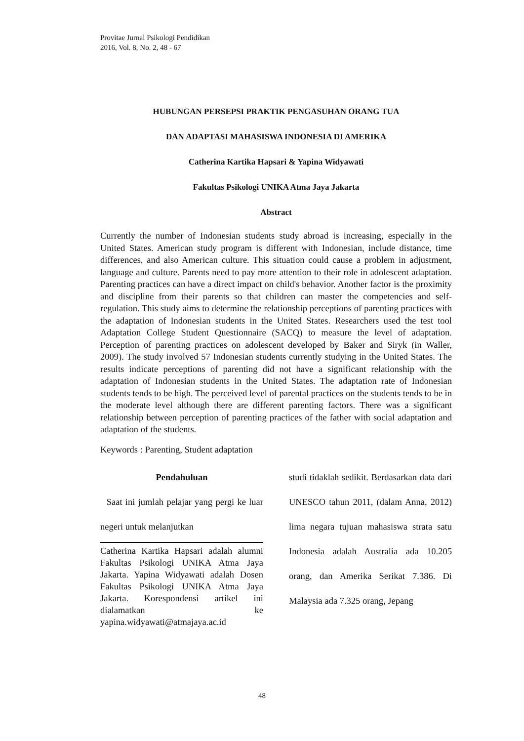Provitae Jurnal Psikologi Pendidikan
2016, Vol. 8, No. 2, 48 - 67
HUBUNGAN PERSEPSI PRAKTIK PENGASUHAN ORANG TUA
DAN ADAPTASI MAHASISWA INDONESIA DI AMERIKA
Catherina Kartika Hapsari & Yapina Widyawati
Fakultas Psikologi UNIKA Atma Jaya Jakarta
Abstract
Currently the number of Indonesian students study abroad is increasing, especially in the United States. American study program is different with Indonesian, include distance, time differences, and also American culture. This situation could cause a problem in adjustment, language and culture. Parents need to pay more attention to their role in adolescent adaptation. Parenting practices can have a direct impact on child's behavior. Another factor is the proximity and discipline from their parents so that children can master the competencies and self-regulation. This study aims to determine the relationship perceptions of parenting practices with the adaptation of Indonesian students in the United States. Researchers used the test tool Adaptation College Student Questionnaire (SACQ) to measure the level of adaptation. Perception of parenting practices on adolescent developed by Baker and Siryk (in Waller, 2009). The study involved 57 Indonesian students currently studying in the United States. The results indicate perceptions of parenting did not have a significant relationship with the adaptation of Indonesian students in the United States. The adaptation rate of Indonesian students tends to be high. The perceived level of parental practices on the students tends to be in the moderate level although there are different parenting factors. There was a significant relationship between perception of parenting practices of the father with social adaptation and adaptation of the students.
Keywords : Parenting, Student adaptation
Pendahuluan
Saat ini jumlah pelajar yang pergi ke luar negeri untuk melanjutkan
Catherina Kartika Hapsari adalah alumni Fakultas Psikologi UNIKA Atma Jaya Jakarta. Yapina Widyawati adalah Dosen Fakultas Psikologi UNIKA Atma Jaya Jakarta. Korespondensi artikel ini dialamatkan ke yapina.widyawati@atmajaya.ac.id
studi tidaklah sedikit. Berdasarkan data dari UNESCO tahun 2011, (dalam Anna, 2012) lima negara tujuan mahasiswa strata satu Indonesia adalah Australia ada 10.205 orang, dan Amerika Serikat 7.386. Di Malaysia ada 7.325 orang, Jepang
48